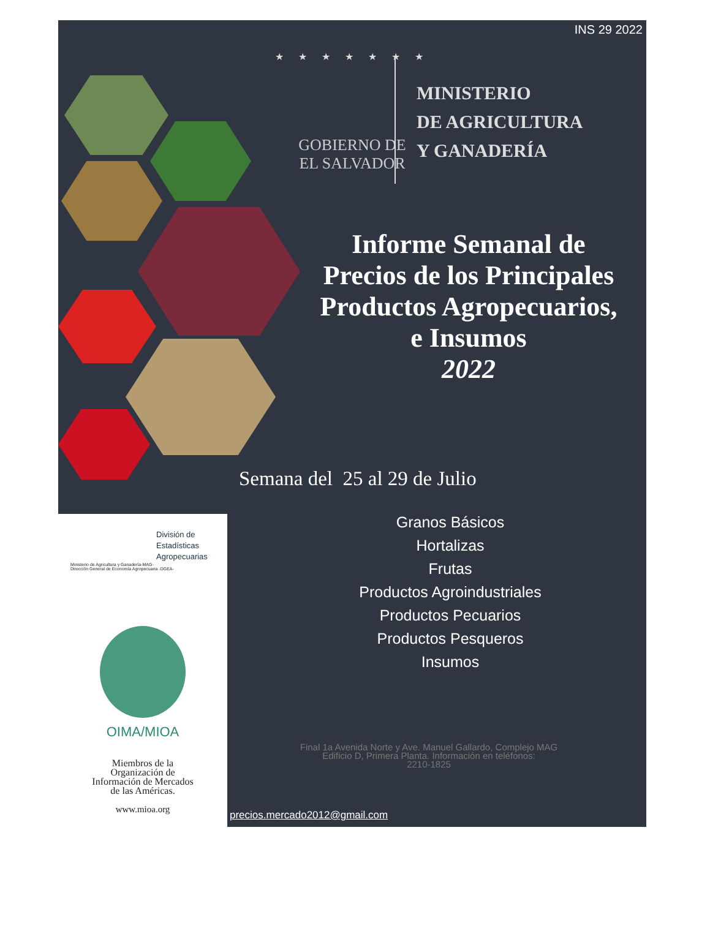INS 29 2022
★ ★ ★ ★ ★ ★ ★
GOBIERNO DE
EL SALVADOR
MINISTERIO
DE AGRICULTURA
Y GANADERÍA
Informe Semanal de Precios de los Principales Productos Agropecuarios, e Insumos
2022
Semana del 25 al 29 de Julio
Granos Básicos
Hortalizas
Frutas
Productos Agroindustriales
Productos Pecuarios
Productos Pesqueros
Insumos
Final 1a Avenida Norte y Ave. Manuel Gallardo, Complejo MAG
Edificio D, Primera Planta. Información en teléfonos:
2210-1825
División de
Estadísticas
Agropecuarias
Ministerio de Agricultura y Ganadería-MAG-
Dirección General de Economía Agropecuaria -DGEA-
OIMA/MIOA
Miembros de la
Organización de
Información de Mercados
de las Américas.
www.mioa.org
precios.mercado2012@gmail.com